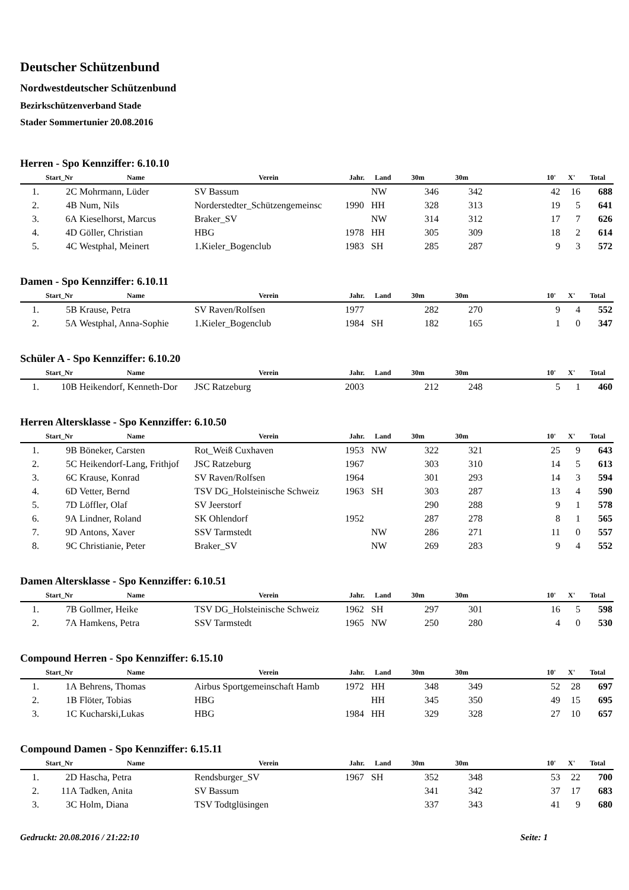Deutscher Schützenbund
Nordwestdeutscher Schützenbund
Bezirkschützenverband Stade
Stader Sommertunier 20.08.2016
Herren - Spo Kennziffer: 6.10.10
| | Start_Nr | Name | Verein | Jahr. | Land | 30m | 30m | | 10' | X' | Total |
| --- | --- | --- | --- | --- | --- | --- | --- | --- | --- | --- | --- |
| 1. | 2C | Mohrmann, Lüder | SV Bassum | | NW | 346 | 342 | | 42 | 16 | 688 |
| 2. | 4B | Num, Nils | Norderstedter_Schützengemeinsc | 1990 | HH | 328 | 313 | | 19 | 5 | 641 |
| 3. | 6A | Kieselhorst, Marcus | Braker_SV | | NW | 314 | 312 | | 17 | 7 | 626 |
| 4. | 4D | Göller, Christian | HBG | 1978 | HH | 305 | 309 | | 18 | 2 | 614 |
| 5. | 4C | Westphal, Meinert | 1.Kieler_Bogenclub | 1983 | SH | 285 | 287 | | 9 | 3 | 572 |
Damen - Spo Kennziffer: 6.10.11
| | Start_Nr | Name | Verein | Jahr. | Land | 30m | 30m | | 10' | X' | Total |
| --- | --- | --- | --- | --- | --- | --- | --- | --- | --- | --- | --- |
| 1. | 5B | Krause, Petra | SV Raven/Rolfsen | 1977 | | 282 | 270 | | 9 | 4 | 552 |
| 2. | 5A | Westphal, Anna-Sophie | 1.Kieler_Bogenclub | 1984 | SH | 182 | 165 | | 1 | 0 | 347 |
Schüler A - Spo Kennziffer: 6.10.20
| | Start_Nr | Name | Verein | Jahr. | Land | 30m | 30m | | 10' | X' | Total |
| --- | --- | --- | --- | --- | --- | --- | --- | --- | --- | --- | --- |
| 1. | 10B | Heikendorf, Kenneth-Dor | JSC Ratzeburg | 2003 | | 212 | 248 | | 5 | 1 | 460 |
Herren Altersklasse - Spo Kennziffer: 6.10.50
| | Start_Nr | Name | Verein | Jahr. | Land | 30m | 30m | | 10' | X' | Total |
| --- | --- | --- | --- | --- | --- | --- | --- | --- | --- | --- | --- |
| 1. | 9B | Böneker, Carsten | Rot_Weiß Cuxhaven | 1953 | NW | 322 | 321 | | 25 | 9 | 643 |
| 2. | 5C | Heikendorf-Lang, Frithjof | JSC Ratzeburg | 1967 | | 303 | 310 | | 14 | 5 | 613 |
| 3. | 6C | Krause, Konrad | SV Raven/Rolfsen | 1964 | | 301 | 293 | | 14 | 3 | 594 |
| 4. | 6D | Vetter, Bernd | TSV DG_Holsteinische Schweiz | 1963 | SH | 303 | 287 | | 13 | 4 | 590 |
| 5. | 7D | Löffler, Olaf | SV Jeerstorf | | | 290 | 288 | | 9 | 1 | 578 |
| 6. | 9A | Lindner, Roland | SK Ohlendorf | 1952 | | 287 | 278 | | 8 | 1 | 565 |
| 7. | 9D | Antons, Xaver | SSV Tarmstedt | | NW | 286 | 271 | | 11 | 0 | 557 |
| 8. | 9C | Christianie, Peter | Braker_SV | | NW | 269 | 283 | | 9 | 4 | 552 |
Damen Altersklasse - Spo Kennziffer: 6.10.51
| | Start_Nr | Name | Verein | Jahr. | Land | 30m | 30m | | 10' | X' | Total |
| --- | --- | --- | --- | --- | --- | --- | --- | --- | --- | --- | --- |
| 1. | 7B | Gollmer, Heike | TSV DG_Holsteinische Schweiz | 1962 | SH | 297 | 301 | | 16 | 5 | 598 |
| 2. | 7A | Hamkens, Petra | SSV Tarmstedt | 1965 | NW | 250 | 280 | | 4 | 0 | 530 |
Compound Herren - Spo Kennziffer: 6.15.10
| | Start_Nr | Name | Verein | Jahr. | Land | 30m | 30m | | 10' | X' | Total |
| --- | --- | --- | --- | --- | --- | --- | --- | --- | --- | --- | --- |
| 1. | 1A | Behrens, Thomas | Airbus Sportgemeinschaft Hamb | 1972 | HH | 348 | 349 | | 52 | 28 | 697 |
| 2. | 1B | Flöter, Tobias | HBG | | HH | 345 | 350 | | 49 | 15 | 695 |
| 3. | 1C | Kucharski,Lukas | HBG | 1984 | HH | 329 | 328 | | 27 | 10 | 657 |
Compound Damen - Spo Kennziffer: 6.15.11
| | Start_Nr | Name | Verein | Jahr. | Land | 30m | 30m | | 10' | X' | Total |
| --- | --- | --- | --- | --- | --- | --- | --- | --- | --- | --- | --- |
| 1. | 2D | Hascha, Petra | Rendsburger_SV | 1967 | SH | 352 | 348 | | 53 | 22 | 700 |
| 2. | 11A | Tadken, Anita | SV Bassum | | | 341 | 342 | | 37 | 17 | 683 |
| 3. | 3C | Holm, Diana | TSV Todtglüsingen | | | 337 | 343 | | 41 | 9 | 680 |
Gedruckt: 20.08.2016 / 21:22:10 Seite: 1